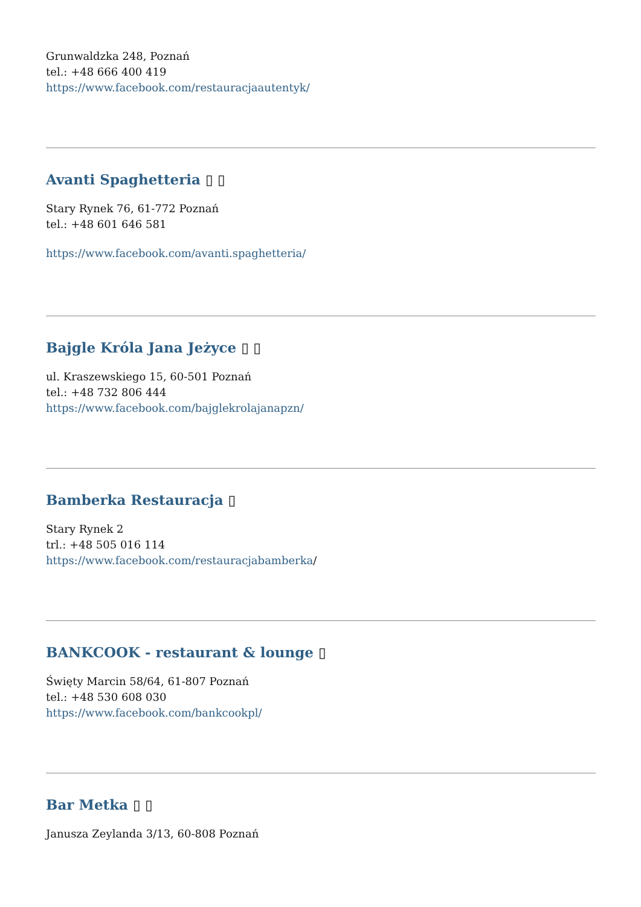Grunwaldzka 248, Poznań
tel.: +48 666 400 419
https://www.facebook.com/restauracjaautentyk/
Avanti Spaghetteria ▯ ▯
Stary Rynek 76, 61-772 Poznań
tel.: +48 601 646 581
https://www.facebook.com/avanti.spaghetteria/
Bajgle Króla Jana Jeżyce ▯ ▯
ul. Kraszewskiego 15, 60-501 Poznań
tel.: +48 732 806 444
https://www.facebook.com/bajglekrolajanapzn/
Bamberka Restauracja ▯
Stary Rynek 2
trl.: +48 505 016 114
https://www.facebook.com/restauracjabamberka/
BANKCOOK - restaurant & lounge ▯
Święty Marcin 58/64, 61-807 Poznań
tel.: +48 530 608 030
https://www.facebook.com/bankcookpl/
Bar Metka ▯ ▯
Janusza Zeylanda 3/13, 60-808 Poznań